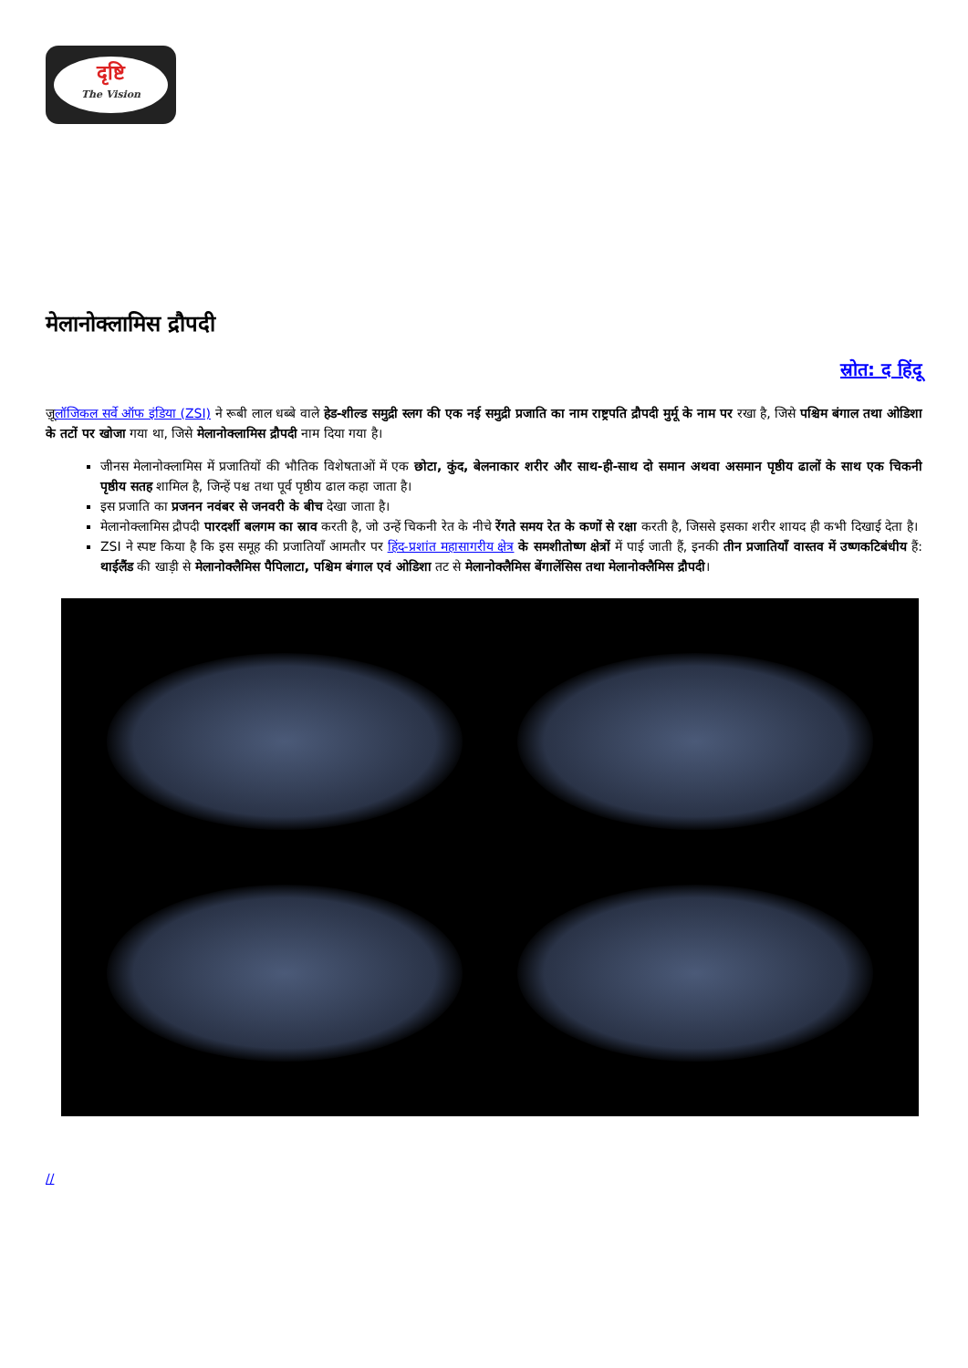दृष्टि
The Vision
मेलानोक्लामिस द्रौपदी
स्रोत: द हिंदू
ज़ूलॉजिकल सर्वे ऑफ इंडिया (ZSI) ने रूबी लाल धब्बे वाले हेड-शील्ड समुद्री स्लग की एक नई समुद्री प्रजाति का नाम राष्ट्रपति द्रौपदी मुर्मू के नाम पर रखा है, जिसे पश्चिम बंगाल तथा ओडिशा के तटों पर खोजा गया था, जिसे मेलानोक्लामिस द्रौपदी नाम दिया गया है।
जीनस मेलानोक्लामिस में प्रजातियों की भौतिक विशेषताओं में एक छोटा, कुंद, बेलनाकार शरीर और साथ-ही-साथ दो समान अथवा असमान पृष्ठीय ढालों के साथ एक चिकनी पृष्ठीय सतह शामिल है, जिन्हें पश्च तथा पूर्व पृष्ठीय ढाल कहा जाता है।
इस प्रजाति का प्रजनन नवंबर से जनवरी के बीच देखा जाता है।
मेलानोक्लामिस द्रौपदी पारदर्शी बलगम का स्राव करती है, जो उन्हें चिकनी रेत के नीचे रेंगते समय रेत के कणों से रक्षा करती है, जिससे इसका शरीर शायद ही कभी दिखाई देता है।
ZSI ने स्पष्ट किया है कि इस समूह की प्रजातियाँ आमतौर पर हिंद-प्रशांत महासागरीय क्षेत्र के समशीतोष्ण क्षेत्रों में पाई जाती हैं, इनकी तीन प्रजातियाँ वास्तव में उष्णकटिबंधीय हैं: थाईलैंड की खाड़ी से मेलानोक्लैमिस पैपिलाटा, पश्चिम बंगाल एवं ओडिशा तट से मेलानोक्लैमिस बेंगालेंसिस तथा मेलानोक्लैमिस द्रौपदी।
//